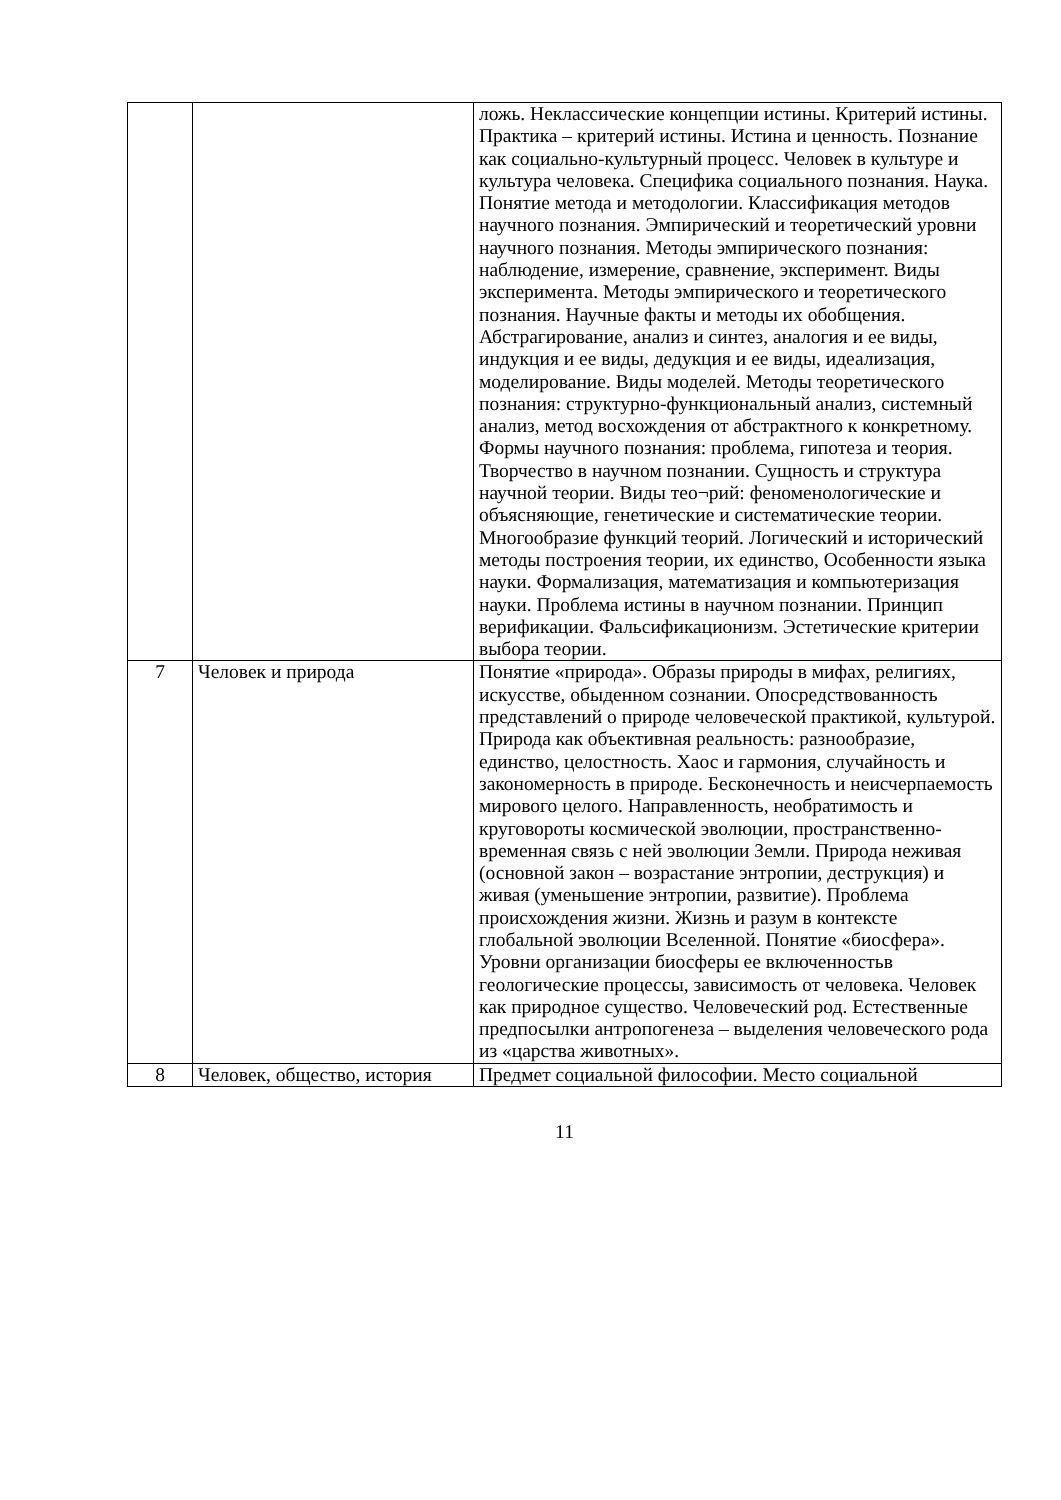| | | ложь. Неклассические концепции истины. Критерий истины. Практика – критерий истины. Истина и ценность. Познание как социально-культурный процесс. Человек в культуре и культура человека. Специфика социального познания. Наука. Понятие метода и методологии. Классификация методов научного познания. Эмпирический и теоретический уровни научного познания. Методы эмпирического познания: наблюдение, измерение, сравнение, эксперимент. Виды эксперимента. Методы эмпирического и теоретического познания. Научные факты и методы их обобщения. Абстрагирование, анализ и синтез, аналогия и ее виды, индукция и ее виды, дедукция и ее виды, идеализация, моделирование. Виды моделей. Методы теоретического познания: структурно-функциональный анализ, системный анализ, метод восхождения от абстрактного к конкретному. Формы научного познания: проблема, гипотеза и теория. Творчество в научном познании. Сущность и структура научной теории. Виды тео¬рий: феноменологические и объясняющие, генетические и систематические теории. Многообразие функций теорий. Логический и исторический методы построения теории, их единство, Особенности языка науки. Формализация, математизация и компьютеризация науки. Проблема истины в научном познании. Принцип верификации. Фальсификационизм. Эстетические критерии выбора теории. |
| 7 | Человек и природа | Понятие «природа». Образы природы в мифах, религиях, искусстве, обыденном сознании. Опосредствованность представлений о природе человеческой практикой, культурой. Природа как объективная реальность: разнообразие, единство, целостность. Хаос и гармония, случайность и закономерность в природе. Бесконечность и неисчерпаемость мирового целого. Направленность, необратимость и круговороты космической эволюции, пространственно-временная связь с ней эволюции Земли. Природа неживая (основной закон – возрастание энтропии, деструкция) и живая (уменьшение энтропии, развитие). Проблема происхождения жизни. Жизнь и разум в контексте глобальной эволюции Вселенной. Понятие «биосфера». Уровни организации биосферы ее включенностьв геологические процессы, зависимость от человека. Человек как природное существо. Человеческий род. Естественные предпосылки антропогенеза – выделения человеческого рода из «царства животных». |
| 8 | Человек, общество, история | Предмет социальной философии. Место социальной |
11